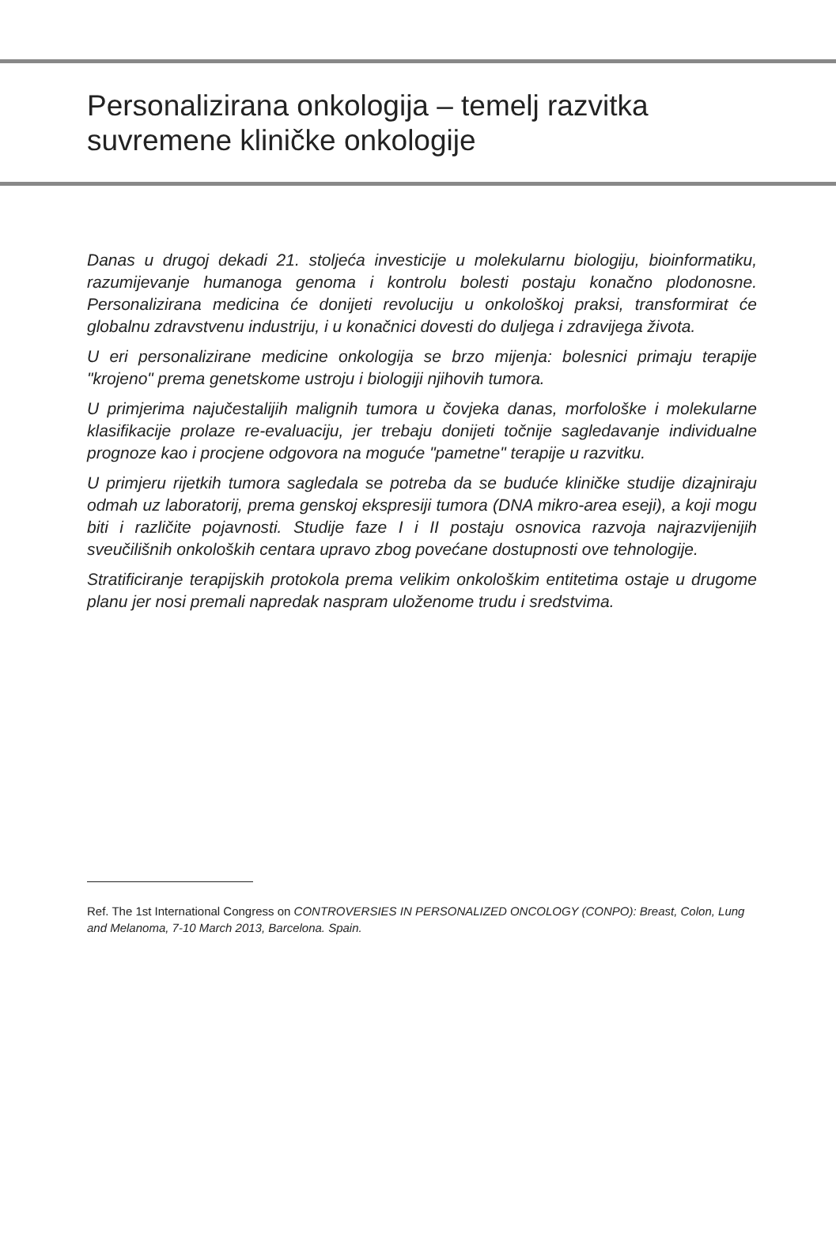Personalizirana onkologija – temelj razvitka suvremene kliničke onkologije
Danas u drugoj dekadi 21. stoljeća investicije u molekularnu biologiju, bioinformatiku, razumijevanje humanoga genoma i kontrolu bolesti postaju konačno plodonosne. Personalizirana medicina će donijeti revoluciju u onkološkoj praksi, transformirat će globalnu zdravstvenu industriju, i u konačnici dovesti do duljega i zdravijega života.
U eri personalizirane medicine onkologija se brzo mijenja: bolesnici primaju terapije "krojeno" prema genetskome ustroju i biologiji njihovih tumora.
U primjerima najučestalijih malignih tumora u čovjeka danas, morfološke i molekularne klasifikacije prolaze re-evaluaciju, jer trebaju donijeti točnije sagledavanje individualne prognoze kao i procjene odgovora na moguće "pametne" terapije u razvitku.
U primjeru rijetkih tumora sagledala se potreba da se buduće kliničke studije dizajniraju odmah uz laboratorij, prema genskoj ekspresiji tumora (DNA mikro-area eseji), a koji mogu biti i različite pojavnosti. Studije faze I i II postaju osnovica razvoja najrazvijenijih sveučilišnih onkoloških centara upravo zbog povećane dostupnosti ove tehnologije.
Stratificiranje terapijskih protokola prema velikim onkološkim entitetima ostaje u drugome planu jer nosi premali napredak naspram uloženome trudu i sredstvima.
Ref. The 1st International Congress on CONTROVERSIES IN PERSONALIZED ONCOLOGY (CONPO): Breast, Colon, Lung and Melanoma, 7-10 March 2013, Barcelona. Spain.